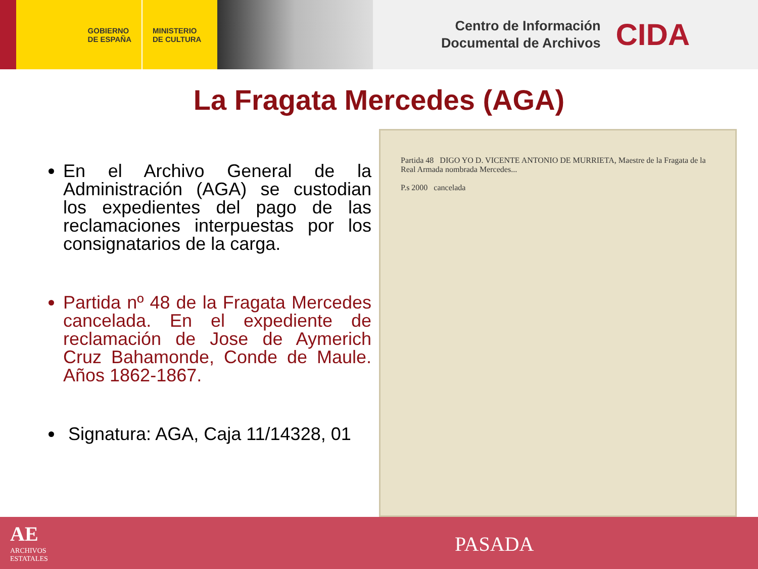GOBIERNO
DE ESPAÑA
MINISTERIO
DE CULTURA
Centro de Información
Documental de Archivos
CIDA
La Fragata Mercedes (AGA)
En el Archivo General de la Administración (AGA) se custodian los expedientes del pago de las reclamaciones interpuestas por los consignatarios de la carga.
Partida nº 48 de la Fragata Mercedes cancelada. En el expediente de reclamación de Jose de Aymerich Cruz Bahamonde, Conde de Maule. Años 1862-1867.
Signatura: AGA, Caja 11/14328, 01
Partida 48 DIGO YO D. VICENTE ANTONIO DE MURRIETA, Maestre de la Fragata de la Real Armada nombrada Mercedes...
P.s 2000 cancelada
AE
ARCHIVOS
ESTATALES
PASADA